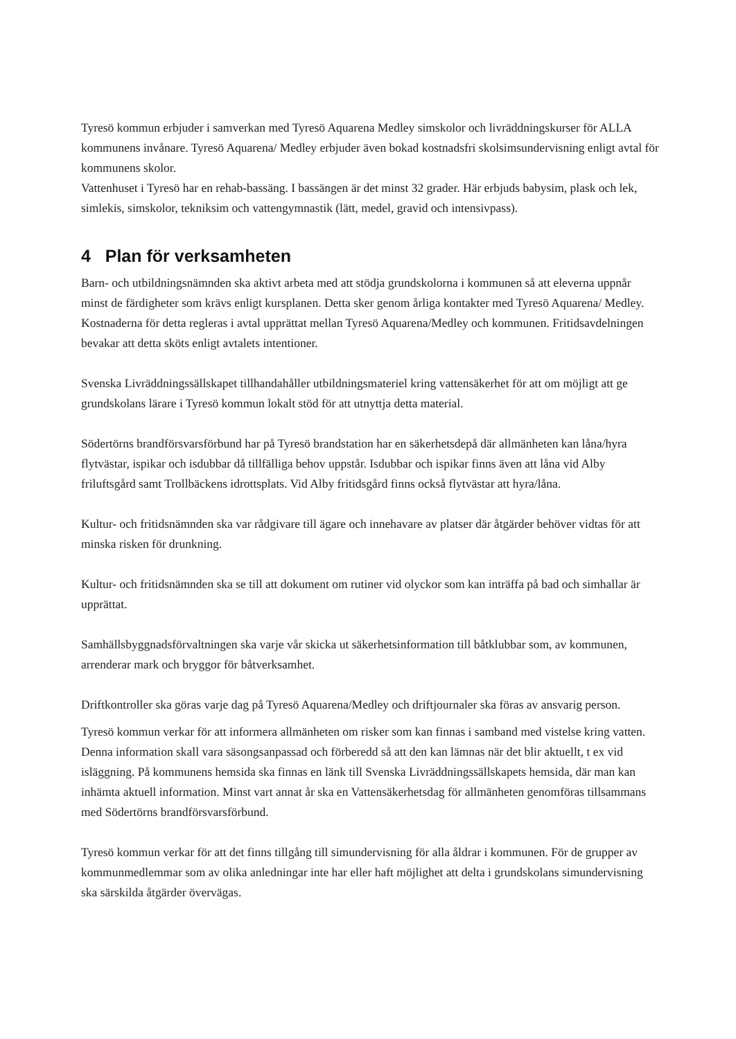Tyresö kommun erbjuder i samverkan med Tyresö Aquarena Medley simskolor och livräddningskurser för ALLA kommunens invånare. Tyresö Aquarena/ Medley erbjuder även bokad kostnadsfri skolsimsundervisning enligt avtal för kommunens skolor.
Vattenhuset i Tyresö har en rehab-bassäng. I bassängen är det minst 32 grader. Här erbjuds babysim, plask och lek, simlekis, simskolor, tekniksim och vattengymnastik (lätt, medel, gravid och intensivpass).
4 Plan för verksamheten
Barn- och utbildningsnämnden ska aktivt arbeta med att stödja grundskolorna i kommunen så att eleverna uppnår minst de färdigheter som krävs enligt kursplanen. Detta sker genom årliga kontakter med Tyresö Aquarena/ Medley. Kostnaderna för detta regleras i avtal upprättat mellan Tyresö Aquarena/Medley och kommunen. Fritidsavdelningen bevakar att detta sköts enligt avtalets intentioner.
Svenska Livräddningssällskapet tillhandahåller utbildningsmateriel kring vattensäkerhet för att om möjligt att ge grundskolans lärare i Tyresö kommun lokalt stöd för att utnyttja detta material.
Södertörns brandförsvarsförbund har på Tyresö brandstation har en säkerhetsdepå där allmänheten kan låna/hyra flytvästar, ispikar och isdubbar då tillfälliga behov uppstår. Isdubbar och ispikar finns även att låna vid Alby friluftsgård samt Trollbäckens idrottsplats. Vid Alby fritidsgård finns också flytvästar att hyra/låna.
Kultur- och fritidsnämnden ska var rådgivare till ägare och innehavare av platser där åtgärder behöver vidtas för att minska risken för drunkning.
Kultur- och fritidsnämnden ska se till att dokument om rutiner vid olyckor som kan inträffa på bad och simhallar är upprättat.
Samhällsbyggnadsförvaltningen ska varje vår skicka ut säkerhetsinformation till båtklubbar som, av kommunen, arrenderar mark och bryggor för båtverksamhet.
Driftkontroller ska göras varje dag på Tyresö Aquarena/Medley och driftjournaler ska föras av ansvarig person.
Tyresö kommun verkar för att informera allmänheten om risker som kan finnas i samband med vistelse kring vatten. Denna information skall vara säsongsanpassad och förberedd så att den kan lämnas när det blir aktuellt, t ex vid isläggning. På kommunens hemsida ska finnas en länk till Svenska Livräddningssällskapets hemsida, där man kan inhämta aktuell information. Minst vart annat år ska en Vattensäkerhetsdag för allmänheten genomföras tillsammans med Södertörns brandförsvarsförbund.
Tyresö kommun verkar för att det finns tillgång till simundervisning för alla åldrar i kommunen. För de grupper av kommunmedlemmar som av olika anledningar inte har eller haft möjlighet att delta i grundskolans simundervisning ska särskilda åtgärder övervägas.